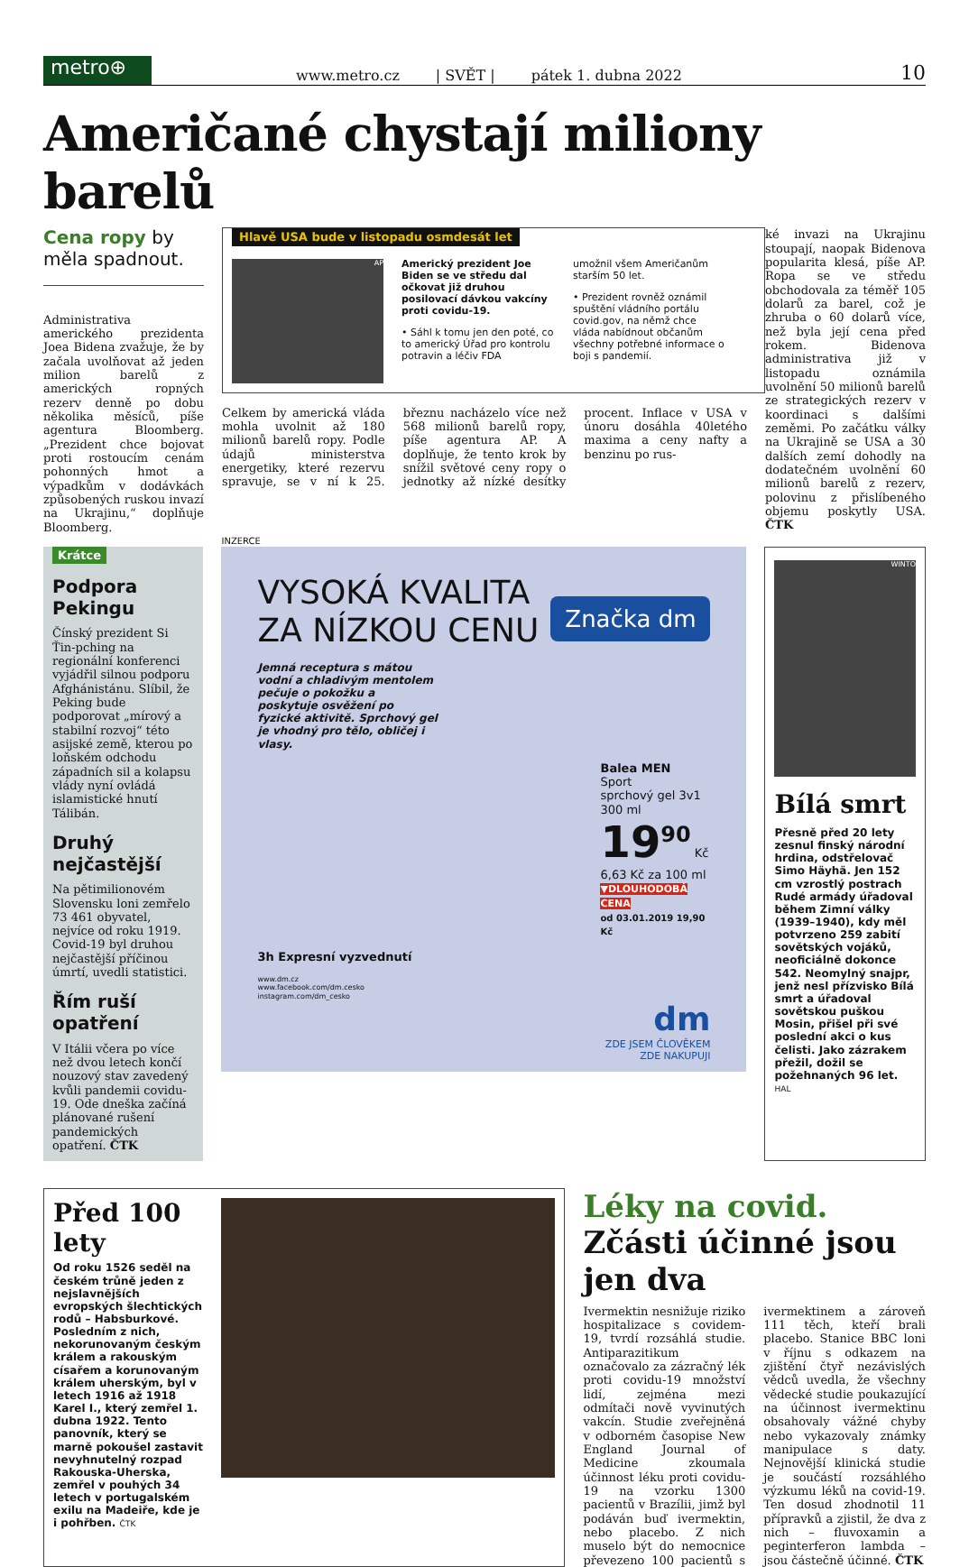metro⊕
www.metro.cz | SVĚT | pátek 1. dubna 2022 10
Američané chystají miliony barelů
Cena ropy by měla spadnout.
Administrativa amerického prezidenta Joea Bidena zvažuje, že by začala uvolňovat až jeden milion barelů z amerických ropných rezerv denně po dobu několika měsíců, píše agentura Bloomberg. „Prezident chce bojovat proti rostoucím cenám pohonných hmot a výpadkům v dodávkách způsobených ruskou invazí na Ukrajinu,“ doplňuje Bloomberg.
Hlavě USA bude v listopadu osmdesát let
AP
Americký prezident Joe Biden se ve středu dal očkovat již druhou posilovací dávkou vakcíny proti covidu-19.
• Sáhl k tomu jen den poté, co to americký Úřad pro kontrolu potravin a léčiv FDA
umožnil všem Američanům starším 50 let.
• Prezident rovněž oznámil spuštění vládního portálu covid.gov, na němž chce vláda nabídnout občanům všechny potřebné informace o boji s pandemií.
Celkem by americká vláda mohla uvolnit až 180 milionů barelů ropy. Podle údajů ministerstva energetiky, které rezervu spravuje, se v ní k 25. březnu nacházelo více než 568 milionů barelů ropy, píše agentura AP. A doplňuje, že tento krok by snížil světové ceny ropy o jednotky až nízké desítky procent. Inflace v USA v únoru dosáhla 40letého maxima a ceny nafty a benzinu po rus-
ké invazi na Ukrajinu stoupají, naopak Bidenova popularita klesá, píše AP. Ropa se ve středu obchodovala za téměř 105 dolarů za barel, což je zhruba o 60 dolarů více, než byla její cena před rokem. Bidenova administrativa již v listopadu oznámila uvolnění 50 milionů barelů ze strategických rezerv v koordinaci s dalšími zeměmi. Po začátku války na Ukrajině se USA a 30 dalších zemí dohodly na dodatečném uvolnění 60 milionů barelů z rezerv, polovinu z přislíbeného objemu poskytly USA. ČTK
Krátce
Podpora Pekingu
Čínský prezident Si Ťin-pching na regionální konferenci vyjádřil silnou podporu Afghánistánu. Slíbil, že Peking bude podporovat „mírový a stabilní rozvoj“ této asijské země, kterou po loňském odchodu západních sil a kolapsu vlády nyní ovládá islamistické hnutí Tálibán.
Druhý nejčastější
Na pětimilionovém Slovensku loni zemřelo 73 461 obyvatel, nejvíce od roku 1919. Covid-19 byl druhou nejčastější příčinou úmrtí, uvedli statistici.
Řím ruší opatření
V Itálii včera po více než dvou letech končí nouzový stav zavedený kvůli pandemii covidu-19. Ode dneška začíná plánované rušení pandemických opatření. ČTK
INZERCE
VYSOKÁ KVALITA
ZA NÍZKOU CENU
Značka dm
Jemná receptura s mátou vodní a chladivým mentolem pečuje o pokožku a poskytuje osvěžení po fyzické aktivitě. Sprchový gel je vhodný pro tělo, obličej i vlasy.
Balea MEN
Sport
sprchový gel 3v1
300 ml
19<sup>90</sup> Kč
6,63 Kč za 100 ml
▼DLOUHODOBÁ CENA
od 03.01.2019 19,90 Kč
3h Expresní vyzvednutí
www.dm.cz
www.facebook.com/dm.cesko
instagram.com/dm_cesko
dm
ZDE JSEM ČLOVĚKEM
ZDE NAKUPUJI
WINTO
Bílá smrt
Přesně před 20 lety zesnul finský národní hrdina, odstřelovač Simo Häyhä. Jen 152 cm vzrostlý postrach Rudé armády úřadoval během Zimní války (1939–1940), kdy měl potvrzeno 259 zabití sovětských vojáků, neoficiálně dokonce 542. Neomylný snajpr, jenž nesl přízvisko Bílá smrt a úřadoval sovětskou puškou Mosin, přišel při své poslední akci o kus čelisti. Jako zázrakem přežil, dožil se požehnaných 96 let. HAL
Před 100 lety
Od roku 1526 seděl na českém trůně jeden z nejslavnějších evropských šlechtických rodů – Habsburkové. Posledním z nich, nekorunovaným českým králem a rakouským císařem a korunovaným králem uherským, byl v letech 1916 až 1918 Karel I., který zemřel 1. dubna 1922. Tento panovník, který se marně pokoušel zastavit nevyhnutelný rozpad Rakouska-Uherska, zemřel v pouhých 34 letech v portugalském exilu na Madeiře, kde je i pohřben. ČTK
Léky na covid. Zčásti účinné jsou jen dva
Ivermektin nesnižuje riziko hospitalizace s covidem-19, tvrdí rozsáhlá studie. Antiparazitikum označovalo za zázračný lék proti covidu-19 množství lidí, zejména mezi odmítači nově vyvinutých vakcín. Studie zveřejněná v odborném časopise New England Journal of Medicine zkoumala účinnost léku proti covidu-19 na vzorku 1300 pacientů v Brazílii, jimž byl podáván buď ivermektin, nebo placebo. Z nich muselo být do nemocnice převezeno 100 pacientů s ivermektinem a zároveň 111 těch, kteří brali placebo. Stanice BBC loni v říjnu s odkazem na zjištění čtyř nezávislých vědců uvedla, že všechny vědecké studie poukazující na účinnost ivermektinu obsahovaly vážné chyby nebo vykazovaly známky manipulace s daty. Nejnovější klinická studie je součástí rozsáhlého výzkumu léků na covid-19. Ten dosud zhodnotil 11 přípravků a zjistil, že dva z nich – fluvoxamin a peginterferon lambda – jsou částečně účinné. ČTK